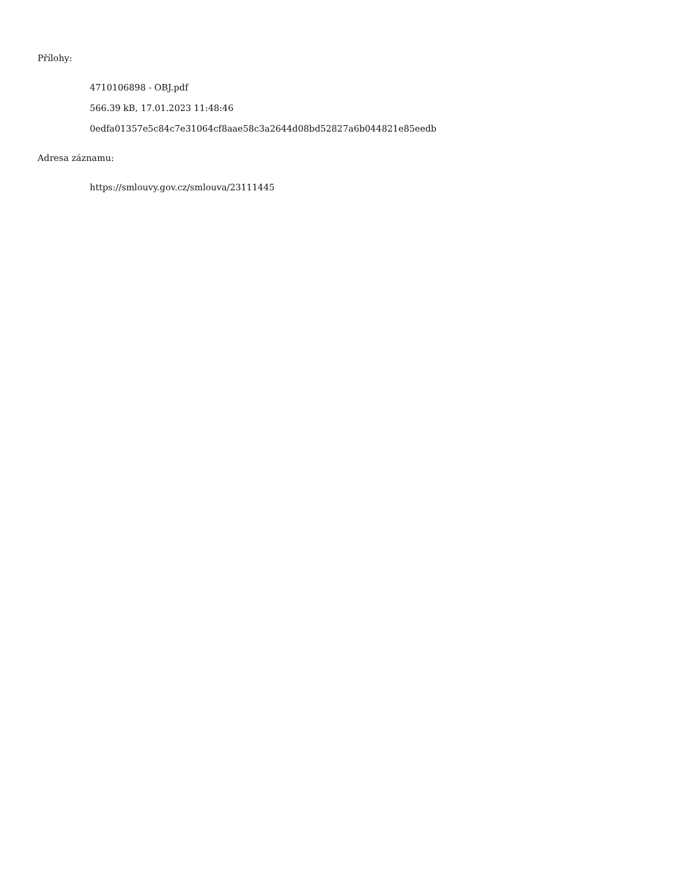Přílohy:
4710106898 - OBJ.pdf
566.39 kB, 17.01.2023 11:48:46
0edfa01357e5c84c7e31064cf8aae58c3a2644d08bd52827a6b044821e85eedb
Adresa záznamu:
https://smlouvy.gov.cz/smlouva/23111445